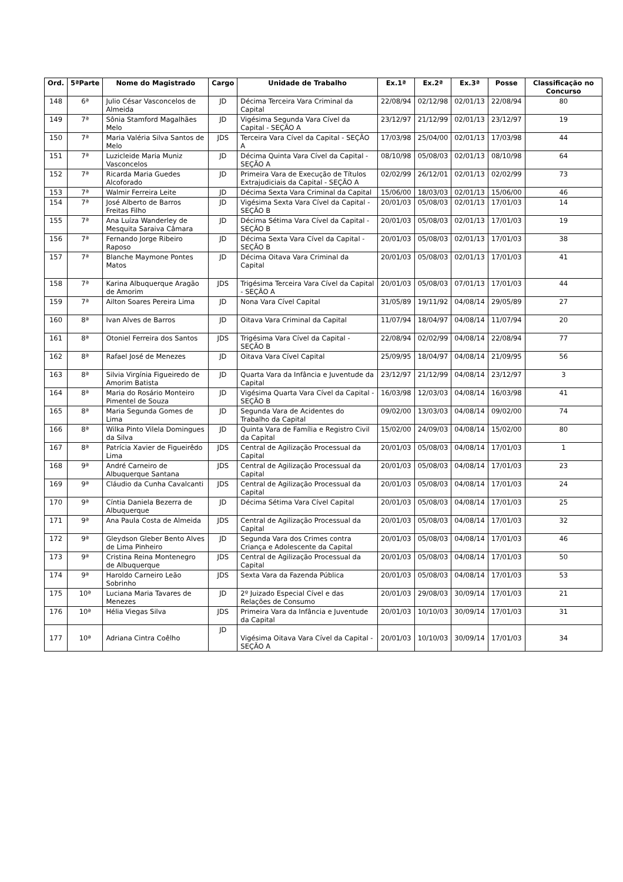| Ord. | 5ªParte | Nome do Magistrado | Cargo | Unidade de Trabalho | Ex.1ª | Ex.2ª | Ex.3ª | Posse | Classificação no Concurso |
| --- | --- | --- | --- | --- | --- | --- | --- | --- | --- |
| 148 | 6ª | Julio César Vasconcelos de Almeida | JD | Décima Terceira Vara Criminal da Capital | 22/08/94 | 02/12/98 | 02/01/13 | 22/08/94 | 80 |
| 149 | 7ª | Sônia Stamford Magalhães Melo | JD | Vigésima Segunda Vara Cível da Capital - SEÇÃO A | 23/12/97 | 21/12/99 | 02/01/13 | 23/12/97 | 19 |
| 150 | 7ª | Maria Valéria Silva Santos de Melo | JDS | Terceira Vara Cível da Capital - SEÇÃO A | 17/03/98 | 25/04/00 | 02/01/13 | 17/03/98 | 44 |
| 151 | 7ª | Luzicleide Maria Muniz Vasconcelos | JD | Décima Quinta Vara Cível da Capital - SEÇÃO A | 08/10/98 | 05/08/03 | 02/01/13 | 08/10/98 | 64 |
| 152 | 7ª | Ricarda Maria Guedes Alcoforado | JD | Primeira Vara de Execução de Títulos Extrajudiciais da Capital - SEÇÃO A | 02/02/99 | 26/12/01 | 02/01/13 | 02/02/99 | 73 |
| 153 | 7ª | Walmir Ferreira Leite | JD | Décima Sexta Vara Criminal da Capital | 15/06/00 | 18/03/03 | 02/01/13 | 15/06/00 | 46 |
| 154 | 7ª | José Alberto de Barros Freitas Filho | JD | Vigésima Sexta Vara Cível da Capital - SEÇÃO B | 20/01/03 | 05/08/03 | 02/01/13 | 17/01/03 | 14 |
| 155 | 7ª | Ana Luíza Wanderley de Mesquita Saraiva Câmara | JD | Décima Sétima Vara Cível da Capital - SEÇÃO B | 20/01/03 | 05/08/03 | 02/01/13 | 17/01/03 | 19 |
| 156 | 7ª | Fernando Jorge Ribeiro Raposo | JD | Décima Sexta Vara Cível da Capital - SEÇÃO B | 20/01/03 | 05/08/03 | 02/01/13 | 17/01/03 | 38 |
| 157 | 7ª | Blanche Maymone Pontes Matos | JD | Décima Oitava Vara Criminal da Capital | 20/01/03 | 05/08/03 | 02/01/13 | 17/01/03 | 41 |
| 158 | 7ª | Karina Albuquerque Aragão de Amorim | JDS | Trigésima Terceira Vara Cível da Capital - SEÇÃO A | 20/01/03 | 05/08/03 | 07/01/13 | 17/01/03 | 44 |
| 159 | 7ª | Ailton Soares Pereira Lima | JD | Nona Vara Cível Capital | 31/05/89 | 19/11/92 | 04/08/14 | 29/05/89 | 27 |
| 160 | 8ª | Ivan Alves de Barros | JD | Oitava Vara Criminal da Capital | 11/07/94 | 18/04/97 | 04/08/14 | 11/07/94 | 20 |
| 161 | 8ª | Otoniel Ferreira dos Santos | JDS | Trigésima Vara Cível da Capital - SEÇÃO B | 22/08/94 | 02/02/99 | 04/08/14 | 22/08/94 | 77 |
| 162 | 8ª | Rafael José de Menezes | JD | Oitava Vara Cível Capital | 25/09/95 | 18/04/97 | 04/08/14 | 21/09/95 | 56 |
| 163 | 8ª | Silvia Virgínia Figueiredo de Amorim Batista | JD | Quarta Vara da Infância e Juventude da Capital | 23/12/97 | 21/12/99 | 04/08/14 | 23/12/97 | 3 |
| 164 | 8ª | Maria do Rosário Monteiro Pimentel de Souza | JD | Vigésima Quarta Vara Cível da Capital - SEÇÃO B | 16/03/98 | 12/03/03 | 04/08/14 | 16/03/98 | 41 |
| 165 | 8ª | Maria Segunda Gomes de Lima | JD | Segunda Vara de Acidentes do Trabalho da Capital | 09/02/00 | 13/03/03 | 04/08/14 | 09/02/00 | 74 |
| 166 | 8ª | Wilka Pinto Vilela Domingues da Silva | JD | Quinta Vara de Família e Registro Civil da Capital | 15/02/00 | 24/09/03 | 04/08/14 | 15/02/00 | 80 |
| 167 | 8ª | Patrícia Xavier de Figueirêdo Lima | JDS | Central de Agilização Processual da Capital | 20/01/03 | 05/08/03 | 04/08/14 | 17/01/03 | 1 |
| 168 | 9ª | André Carneiro de Albuquerque Santana | JDS | Central de Agilização Processual da Capital | 20/01/03 | 05/08/03 | 04/08/14 | 17/01/03 | 23 |
| 169 | 9ª | Cláudio da Cunha Cavalcanti | JDS | Central de Agilização Processual da Capital | 20/01/03 | 05/08/03 | 04/08/14 | 17/01/03 | 24 |
| 170 | 9ª | Cíntia Daniela Bezerra de Albuquerque | JD | Décima Sétima Vara Cível Capital | 20/01/03 | 05/08/03 | 04/08/14 | 17/01/03 | 25 |
| 171 | 9ª | Ana Paula Costa de Almeida | JDS | Central de Agilização Processual da Capital | 20/01/03 | 05/08/03 | 04/08/14 | 17/01/03 | 32 |
| 172 | 9ª | Gleydson Gleber Bento Alves de Lima Pinheiro | JD | Segunda Vara dos Crimes contra Criança e Adolescente da Capital | 20/01/03 | 05/08/03 | 04/08/14 | 17/01/03 | 46 |
| 173 | 9ª | Cristina Reina Montenegro de Albuquerque | JDS | Central de Agilização Processual da Capital | 20/01/03 | 05/08/03 | 04/08/14 | 17/01/03 | 50 |
| 174 | 9ª | Haroldo Carneiro Leão Sobrinho | JDS | Sexta Vara da Fazenda Pública | 20/01/03 | 05/08/03 | 04/08/14 | 17/01/03 | 53 |
| 175 | 10ª | Luciana Maria Tavares de Menezes | JD | 2º Juizado Especial Cível e das Relações de Consumo | 20/01/03 | 29/08/03 | 30/09/14 | 17/01/03 | 21 |
| 176 | 10ª | Hélia Viegas Silva | JDS | Primeira Vara da Infância e Juventude da Capital | 20/01/03 | 10/10/03 | 30/09/14 | 17/01/03 | 31 |
| 177 | 10ª | Adriana Cintra Coêlho | JD | Vigésima Oitava Vara Cível da Capital - SEÇÃO A | 20/01/03 | 10/10/03 | 30/09/14 | 17/01/03 | 34 |